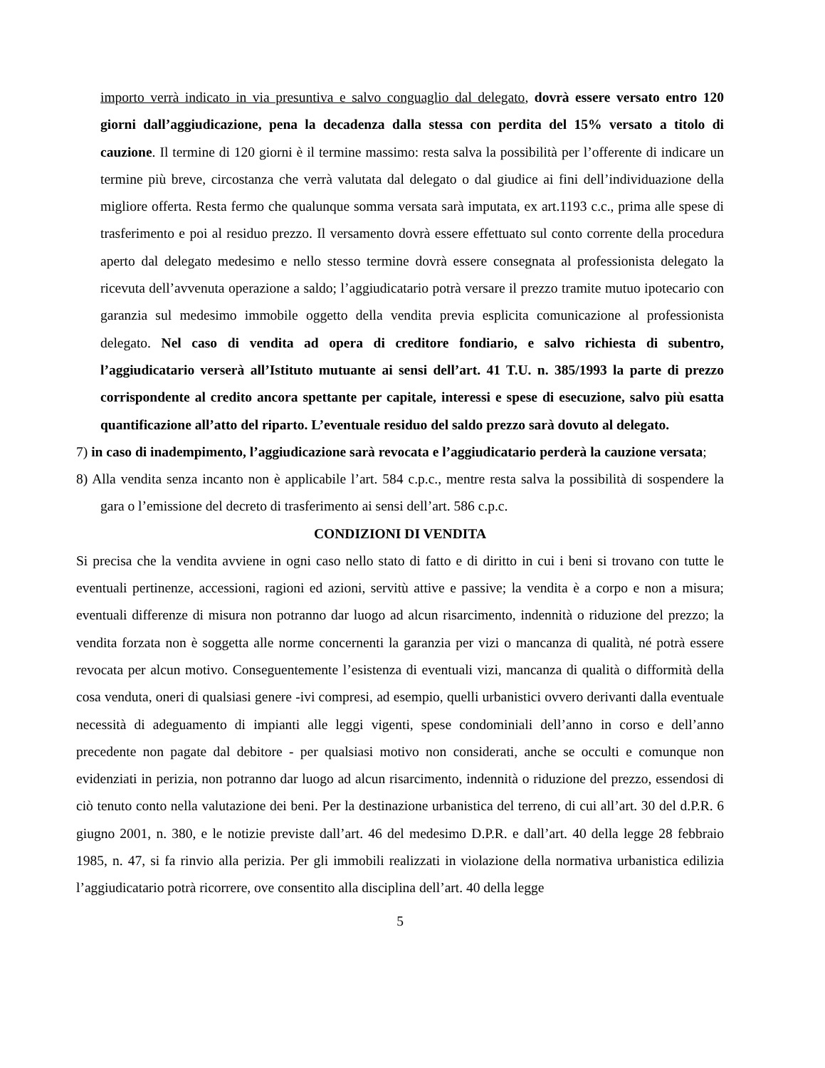importo verrà indicato in via presuntiva e salvo conguaglio dal delegato, dovrà essere versato entro 120 giorni dall’aggiudicazione, pena la decadenza dalla stessa con perdita del 15% versato a titolo di cauzione. Il termine di 120 giorni è il termine massimo: resta salva la possibilità per l’offerente di indicare un termine più breve, circostanza che verrà valutata dal delegato o dal giudice ai fini dell’individuazione della migliore offerta. Resta fermo che qualunque somma versata sarà imputata, ex art.1193 c.c., prima alle spese di trasferimento e poi al residuo prezzo. Il versamento dovrà essere effettuato sul conto corrente della procedura aperto dal delegato medesimo e nello stesso termine dovrà essere consegnata al professionista delegato la ricevuta dell’avvenuta operazione a saldo; l’aggiudicatario potrà versare il prezzo tramite mutuo ipotecario con garanzia sul medesimo immobile oggetto della vendita previa esplicita comunicazione al professionista delegato. Nel caso di vendita ad opera di creditore fondiario, e salvo richiesta di subentro, l’aggiudicatario verserà all’Istituto mutuante ai sensi dell’art. 41 T.U. n. 385/1993 la parte di prezzo corrispondente al credito ancora spettante per capitale, interessi e spese di esecuzione, salvo più esatta quantificazione all’atto del riparto. L’eventuale residuo del saldo prezzo sarà dovuto al delegato.
7) in caso di inadempimento, l’aggiudicazione sarà revocata e l’aggiudicatario perderà la cauzione versata;
8) Alla vendita senza incanto non è applicabile l’art. 584 c.p.c., mentre resta salva la possibilità di sospendere la gara o l’emissione del decreto di trasferimento ai sensi dell’art. 586 c.p.c.
CONDIZIONI DI VENDITA
Si precisa che la vendita avviene in ogni caso nello stato di fatto e di diritto in cui i beni si trovano con tutte le eventuali pertinenze, accessioni, ragioni ed azioni, servitù attive e passive; la vendita è a corpo e non a misura; eventuali differenze di misura non potranno dar luogo ad alcun risarcimento, indennità o riduzione del prezzo; la vendita forzata non è soggetta alle norme concernenti la garanzia per vizi o mancanza di qualità, né potrà essere revocata per alcun motivo. Conseguentemente l’esistenza di eventuali vizi, mancanza di qualità o difformità della cosa venduta, oneri di qualsiasi genere -ivi compresi, ad esempio, quelli urbanistici ovvero derivanti dalla eventuale necessità di adeguamento di impianti alle leggi vigenti, spese condominiali dell’anno in corso e dell’anno precedente non pagate dal debitore - per qualsiasi motivo non considerati, anche se occulti e comunque non evidenziati in perizia, non potranno dar luogo ad alcun risarcimento, indennità o riduzione del prezzo, essendosi di ciò tenuto conto nella valutazione dei beni. Per la destinazione urbanistica del terreno, di cui all’art. 30 del d.P.R. 6 giugno 2001, n. 380, e le notizie previste dall’art. 46 del medesimo D.P.R. e dall’art. 40 della legge 28 febbraio 1985, n. 47, si fa rinvio alla perizia. Per gli immobili realizzati in violazione della normativa urbanistica edilizia l’aggiudicatario potrà ricorrere, ove consentito alla disciplina dell’art. 40 della legge
5